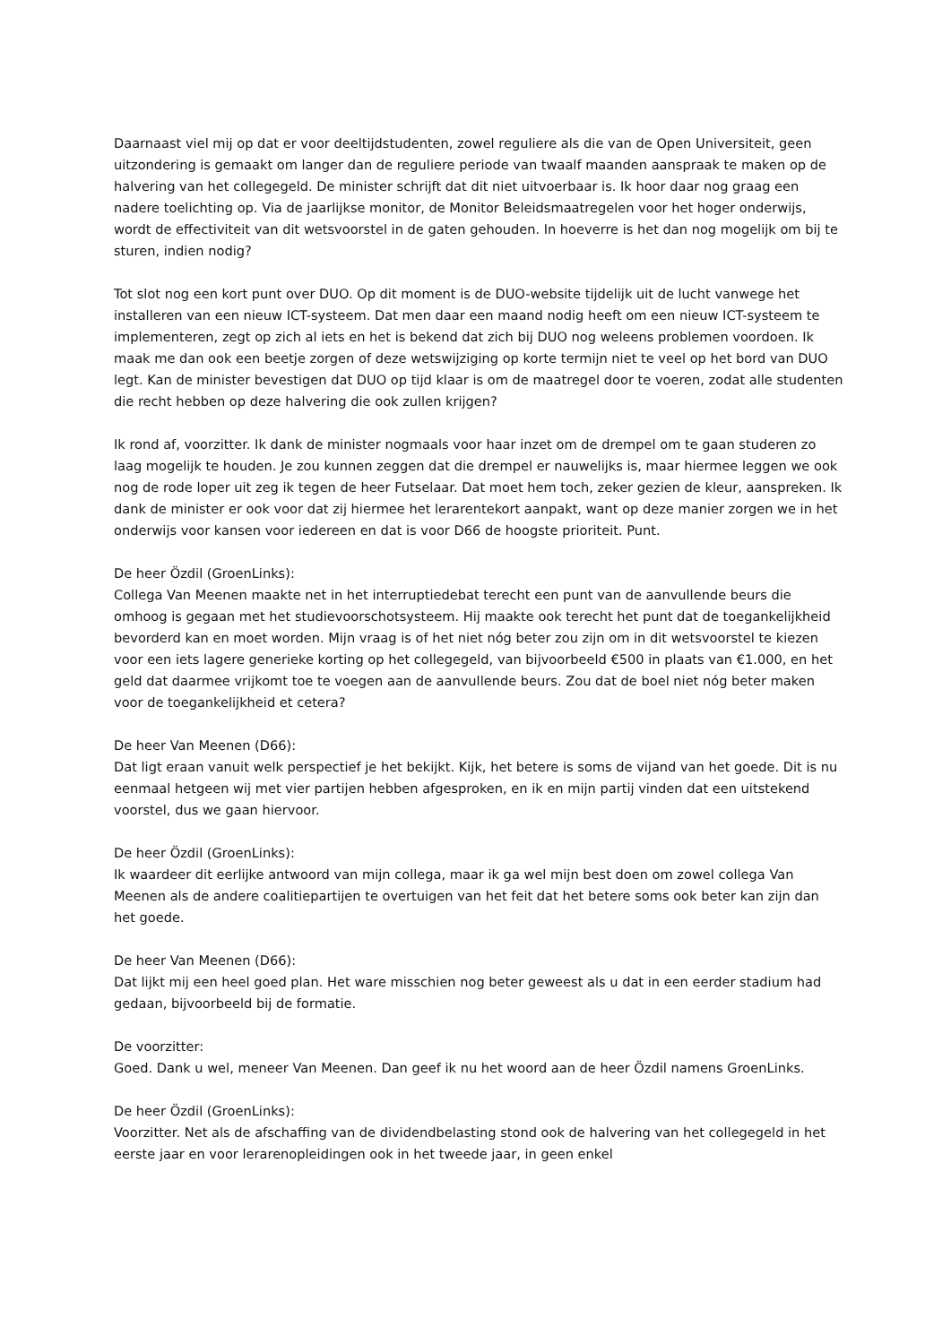Daarnaast viel mij op dat er voor deeltijdstudenten, zowel reguliere als die van de Open Universiteit, geen uitzondering is gemaakt om langer dan de reguliere periode van twaalf maanden aanspraak te maken op de halvering van het collegegeld. De minister schrijft dat dit niet uitvoerbaar is. Ik hoor daar nog graag een nadere toelichting op. Via de jaarlijkse monitor, de Monitor Beleidsmaatregelen voor het hoger onderwijs, wordt de effectiviteit van dit wetsvoorstel in de gaten gehouden. In hoeverre is het dan nog mogelijk om bij te sturen, indien nodig?
Tot slot nog een kort punt over DUO. Op dit moment is de DUO-website tijdelijk uit de lucht vanwege het installeren van een nieuw ICT-systeem. Dat men daar een maand nodig heeft om een nieuw ICT-systeem te implementeren, zegt op zich al iets en het is bekend dat zich bij DUO nog weleens problemen voordoen. Ik maak me dan ook een beetje zorgen of deze wetswijziging op korte termijn niet te veel op het bord van DUO legt. Kan de minister bevestigen dat DUO op tijd klaar is om de maatregel door te voeren, zodat alle studenten die recht hebben op deze halvering die ook zullen krijgen?
Ik rond af, voorzitter. Ik dank de minister nogmaals voor haar inzet om de drempel om te gaan studeren zo laag mogelijk te houden. Je zou kunnen zeggen dat die drempel er nauwelijks is, maar hiermee leggen we ook nog de rode loper uit zeg ik tegen de heer Futselaar. Dat moet hem toch, zeker gezien de kleur, aanspreken. Ik dank de minister er ook voor dat zij hiermee het lerarentekort aanpakt, want op deze manier zorgen we in het onderwijs voor kansen voor iedereen en dat is voor D66 de hoogste prioriteit. Punt.
De heer Özdil (GroenLinks):
Collega Van Meenen maakte net in het interruptiedebat terecht een punt van de aanvullende beurs die omhoog is gegaan met het studievoorschotsysteem. Hij maakte ook terecht het punt dat de toegankelijkheid bevorderd kan en moet worden. Mijn vraag is of het niet nóg beter zou zijn om in dit wetsvoorstel te kiezen voor een iets lagere generieke korting op het collegegeld, van bijvoorbeeld €500 in plaats van €1.000, en het geld dat daarmee vrijkomt toe te voegen aan de aanvullende beurs. Zou dat de boel niet nóg beter maken voor de toegankelijkheid et cetera?
De heer Van Meenen (D66):
Dat ligt eraan vanuit welk perspectief je het bekijkt. Kijk, het betere is soms de vijand van het goede. Dit is nu eenmaal hetgeen wij met vier partijen hebben afgesproken, en ik en mijn partij vinden dat een uitstekend voorstel, dus we gaan hiervoor.
De heer Özdil (GroenLinks):
Ik waardeer dit eerlijke antwoord van mijn collega, maar ik ga wel mijn best doen om zowel collega Van Meenen als de andere coalitiepartijen te overtuigen van het feit dat het betere soms ook beter kan zijn dan het goede.
De heer Van Meenen (D66):
Dat lijkt mij een heel goed plan. Het ware misschien nog beter geweest als u dat in een eerder stadium had gedaan, bijvoorbeeld bij de formatie.
De voorzitter:
Goed. Dank u wel, meneer Van Meenen. Dan geef ik nu het woord aan de heer Özdil namens GroenLinks.
De heer Özdil (GroenLinks):
Voorzitter. Net als de afschaffing van de dividendbelasting stond ook de halvering van het collegegeld in het eerste jaar en voor lerarenopleidingen ook in het tweede jaar, in geen enkel